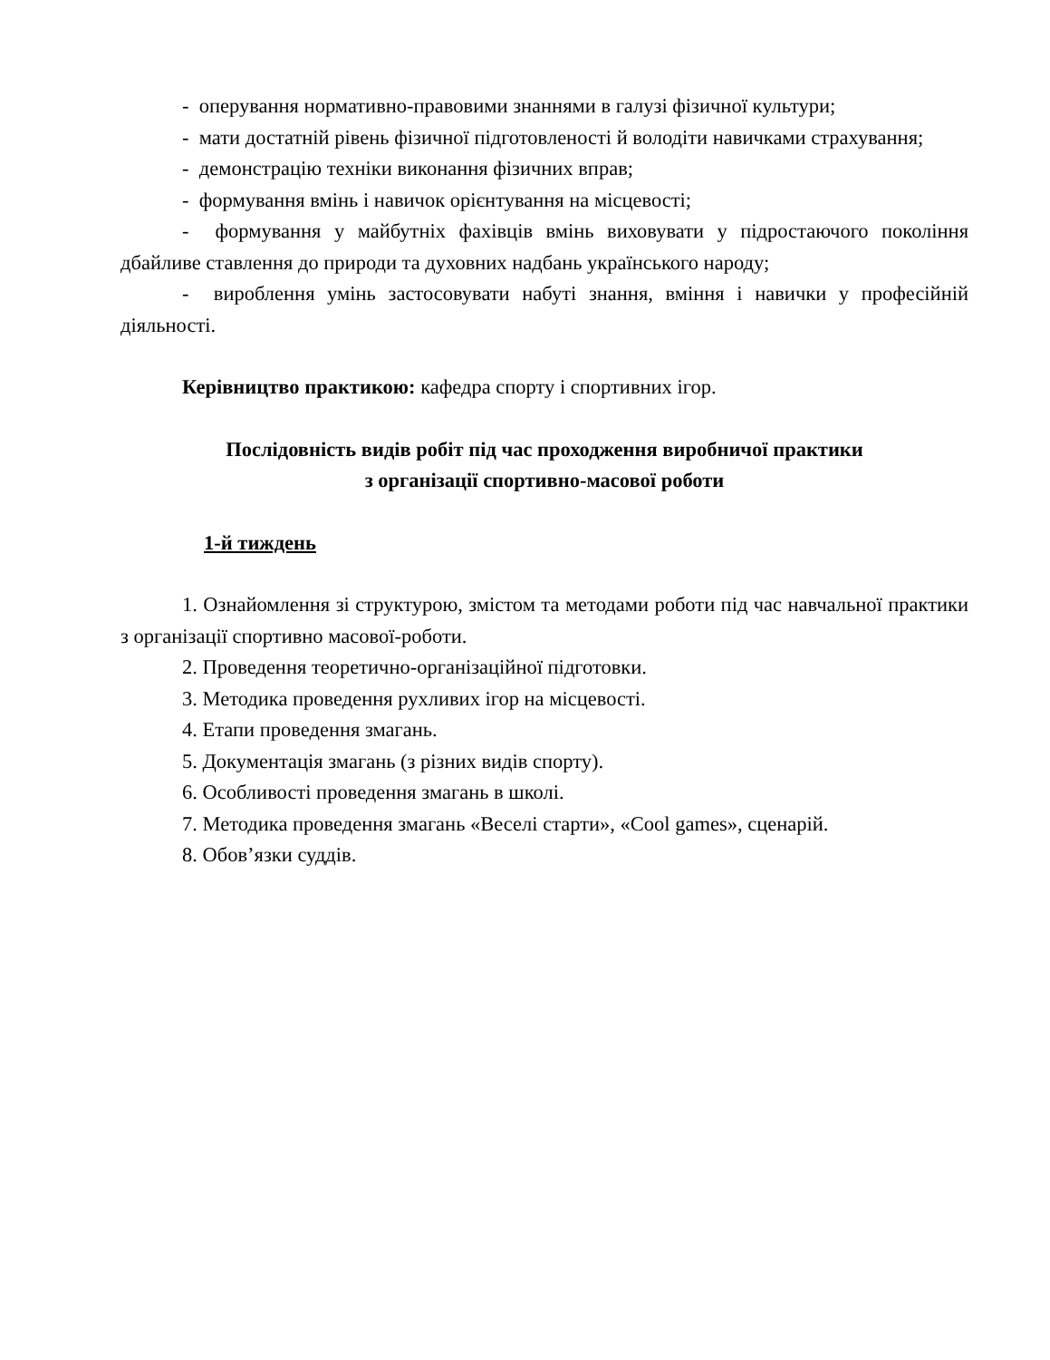- оперування нормативно-правовими знаннями в галузі фізичної культури;
- мати достатній рівень фізичної підготовленості й володіти навичками страхування;
- демонстрацію техніки виконання фізичних вправ;
- формування вмінь і навичок орієнтування на місцевості;
- формування у майбутніх фахівців вмінь виховувати у підростаючого покоління дбайливе ставлення до природи та духовних надбань українського народу;
- вироблення умінь застосовувати набуті знання, вміння і навички у професійній діяльності.
Керівництво практикою: кафедра спорту і спортивних ігор.
Послідовність видів робіт під час проходження виробничої практики
з організації спортивно-масової роботи
1-й тиждень
1. Ознайомлення зі структурою, змістом та методами роботи під час навчальної практики з організації спортивно масової-роботи.
2. Проведення теоретично-організаційної підготовки.
3. Методика проведення рухливих ігор на місцевості.
4. Етапи проведення змагань.
5. Документація змагань (з різних видів спорту).
6. Особливості проведення змагань в школі.
7. Методика проведення змагань «Веселі старти», «Cool games», сценарій.
8. Обов’язки суддів.